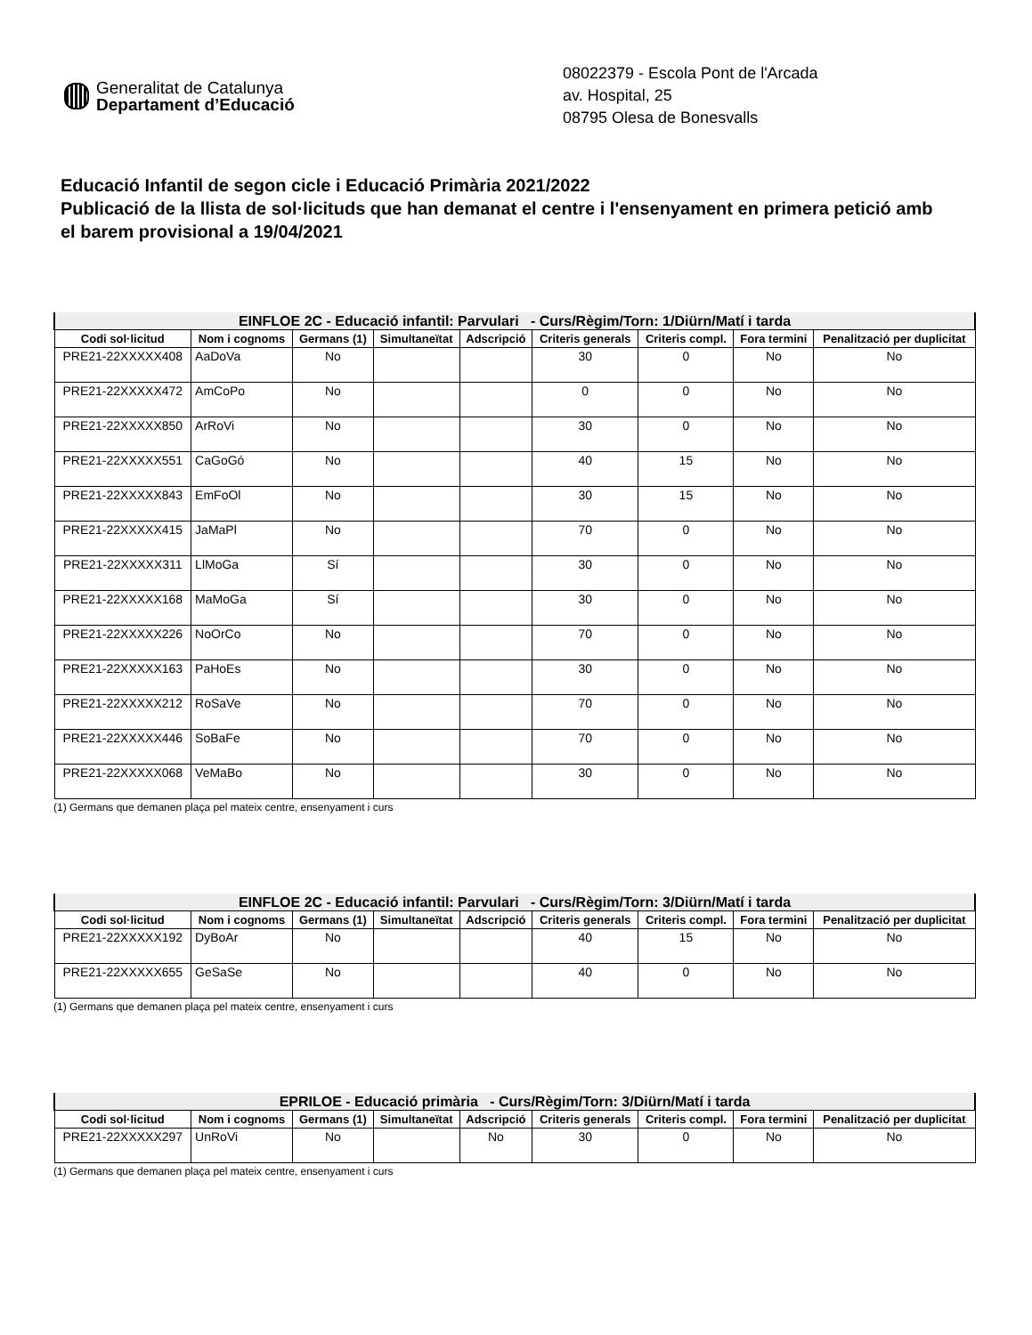Generalitat de Catalunya
Departament d’Educació
08022379 - Escola Pont de l'Arcada
av. Hospital, 25
08795 Olesa de Bonesvalls
Educació Infantil de segon cicle i Educació Primària 2021/2022
Publicació de la llista de sol·licituds que han demanat el centre i l'ensenyament en primera petició amb el barem provisional a 19/04/2021
| EINFLOE 2C - Educació infantil: Parvulari - Curs/Règim/Torn: 1/Diürn/Matí i tarda | | | | | | | | |
| --- | --- | --- | --- | --- | --- | --- | --- | --- |
| Codi sol·licitud | Nom i cognoms | Germans (1) | Simultaneïtat | Adscripció | Criteris generals | Criteris compl. | Fora termini | Penalització per duplicitat |
| PRE21-22XXXXX408 | AaDoVa | No | | | 30 | 0 | No | No |
| PRE21-22XXXXX472 | AmCoPo | No | | | 0 | 0 | No | No |
| PRE21-22XXXXX850 | ArRoVi | No | | | 30 | 0 | No | No |
| PRE21-22XXXXX551 | CaGoGó | No | | | 40 | 15 | No | No |
| PRE21-22XXXXX843 | EmFoOl | No | | | 30 | 15 | No | No |
| PRE21-22XXXXX415 | JaMaPl | No | | | 70 | 0 | No | No |
| PRE21-22XXXXX311 | LlMoGa | Sí | | | 30 | 0 | No | No |
| PRE21-22XXXXX168 | MaMoGa | Sí | | | 30 | 0 | No | No |
| PRE21-22XXXXX226 | NoOrCo | No | | | 70 | 0 | No | No |
| PRE21-22XXXXX163 | PaHoEs | No | | | 30 | 0 | No | No |
| PRE21-22XXXXX212 | RoSaVe | No | | | 70 | 0 | No | No |
| PRE21-22XXXXX446 | SoBaFe | No | | | 70 | 0 | No | No |
| PRE21-22XXXXX068 | VeMaBo | No | | | 30 | 0 | No | No |
(1) Germans que demanen plaça pel mateix centre, ensenyament i curs
| EINFLOE 2C - Educació infantil: Parvulari - Curs/Règim/Torn: 3/Diürn/Matí i tarda | | | | | | | | |
| --- | --- | --- | --- | --- | --- | --- | --- | --- |
| Codi sol·licitud | Nom i cognoms | Germans (1) | Simultaneïtat | Adscripció | Criteris generals | Criteris compl. | Fora termini | Penalització per duplicitat |
| PRE21-22XXXXX192 | DyBoAr | No | | | 40 | 15 | No | No |
| PRE21-22XXXXX655 | GeSaSe | No | | | 40 | 0 | No | No |
(1) Germans que demanen plaça pel mateix centre, ensenyament i curs
| EPRILOE - Educació primària - Curs/Règim/Torn: 3/Diürn/Matí i tarda | | | | | | | | |
| --- | --- | --- | --- | --- | --- | --- | --- | --- |
| Codi sol·licitud | Nom i cognoms | Germans (1) | Simultaneïtat | Adscripció | Criteris generals | Criteris compl. | Fora termini | Penalització per duplicitat |
| PRE21-22XXXXX297 | UnRoVi | No | | No | 30 | 0 | No | No |
(1) Germans que demanen plaça pel mateix centre, ensenyament i curs